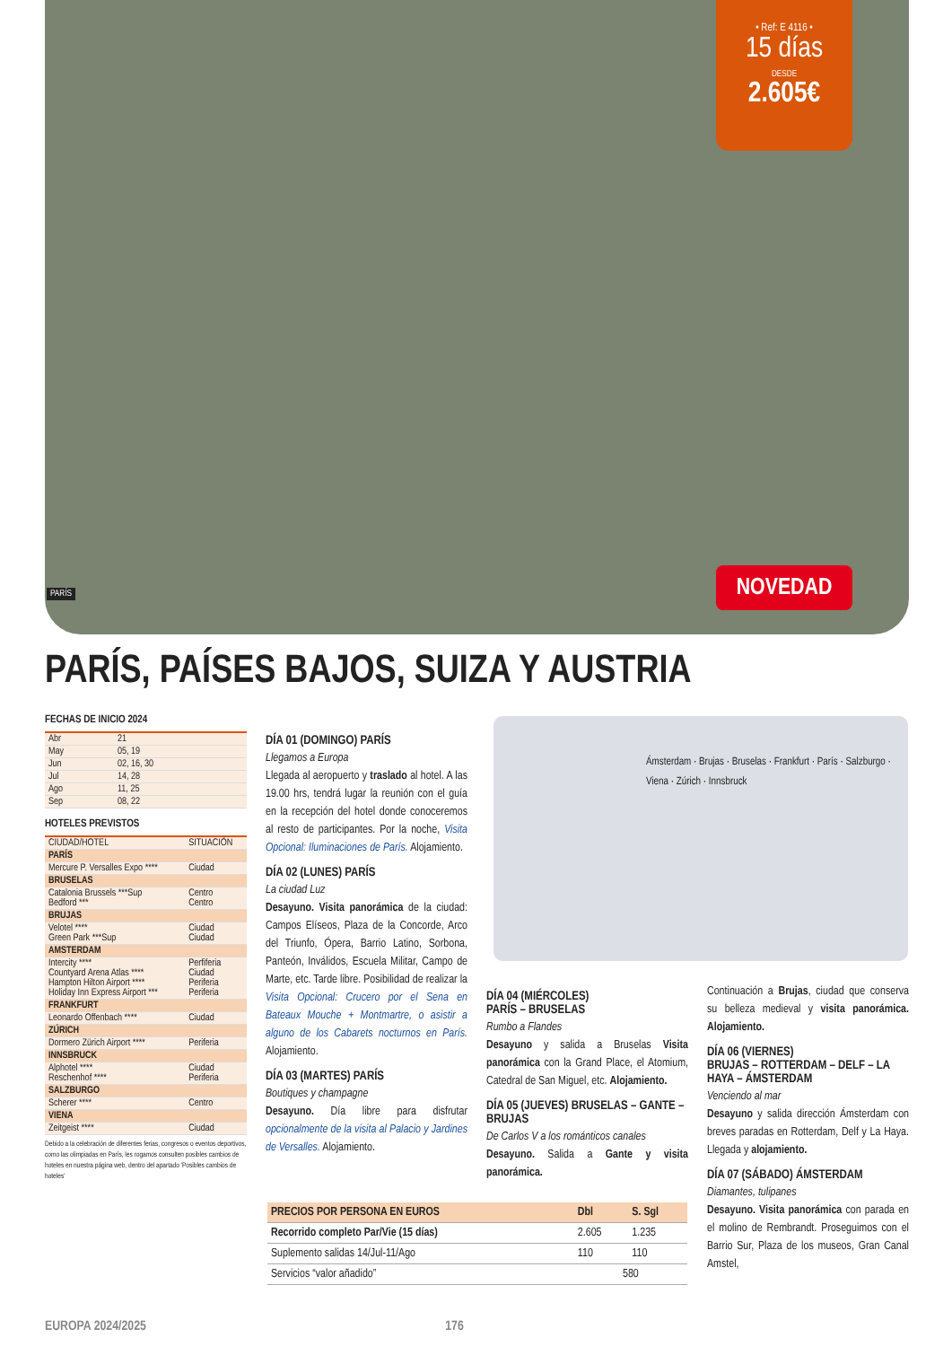• Ref: E 4116 •
15 días
DESDE
2.605€
PARÍS NOVEDAD
PARÍS, PAÍSES BAJOS, SUIZA Y AUSTRIA
FECHAS DE INICIO 2024
| Abr | 21 |
| May | 05, 19 |
| Jun | 02, 16, 30 |
| Jul | 14, 28 |
| Ago | 11, 25 |
| Sep | 08, 22 |
HOTELES PREVISTOS
| CIUDAD/HOTEL | SITUACIÓN |
| PARÍS | |
| Mercure P. Versalles Expo **** | Ciudad |
| BRUSELAS | |
| Catalonia Brussels ***Sup Bedford *** | Centro Centro |
| BRUJAS | |
| Velotel **** Green Park ***Sup | Ciudad Ciudad |
| AMSTERDAM | |
| Intercity **** Countyard Arena Atlas **** Hampton Hilton Airport **** Holiday Inn Express Airport *** | Perfiferia Ciudad Periferia Periferia |
| FRANKFURT | |
| Leonardo Offenbach **** | Ciudad |
| ZÚRICH | |
| Dormero Zürich Airport **** | Periferia |
| INNSBRUCK | |
| Alphotel **** Reschenhof **** | Ciudad Periferia |
| SALZBURGO | |
| Scherer **** | Centro |
| VIENA | |
| Zeitgeist **** | Ciudad |
Debido a la celebración de diferentes ferias, congresos o eventos deportivos, como las olimpiadas en París, les rogamos consulten posibles cambios de hoteles en nuestra página web, dentro del apartado 'Posibles cambios de hoteles'
DÍA 01 (DOMINGO) PARÍS
Llegamos a Europa
Llegada al aeropuerto y traslado al hotel. A las 19.00 hrs, tendrá lugar la reunión con el guía en la recepción del hotel donde conoceremos al resto de participantes. Por la noche, Visita Opcional: Iluminaciones de París. Alojamiento.
DÍA 02 (LUNES) PARÍS
La ciudad Luz
Desayuno. Visita panorámica de la ciudad: Campos Elíseos, Plaza de la Concorde, Arco del Triunfo, Ópera, Barrio Latino, Sorbona, Panteón, Inválidos, Escuela Militar, Campo de Marte, etc. Tarde libre. Posibilidad de realizar la Visita Opcional: Crucero por el Sena en Bateaux Mouche + Montmartre, o asistir a alguno de los Cabarets nocturnos en París. Alojamiento.
DÍA 03 (MARTES) PARÍS
Boutiques y champagne
Desayuno. Día libre para disfrutar opcionalmente de la visita al Palacio y Jardines de Versalles. Alojamiento.
Ámsterdam · Brujas · Bruselas · Frankfurt · París · Salzburgo · Viena · Zúrich · Innsbruck
DÍA 04 (MIÉRCOLES)
PARÍS – BRUSELAS
Rumbo a Flandes
Desayuno y salida a Bruselas Visita panorámica con la Grand Place, el Atomium, Catedral de San Miguel, etc. Alojamiento.
DÍA 05 (JUEVES) BRUSELAS – GANTE – BRUJAS
De Carlos V a los románticos canales
Desayuno. Salida a Gante y visita panorámica.
Continuación a Brujas, ciudad que conserva su belleza medieval y visita panorámica. Alojamiento.
DÍA 06 (VIERNES)
BRUJAS – ROTTERDAM – DELF – LA HAYA – ÁMSTERDAM
Venciendo al mar
Desayuno y salida dirección Ámsterdam con breves paradas en Rotterdam, Delf y La Haya. Llegada y alojamiento.
DÍA 07 (SÁBADO) ÁMSTERDAM
Diamantes, tulipanes
Desayuno. Visita panorámica con parada en el molino de Rembrandt. Proseguimos con el Barrio Sur, Plaza de los museos, Gran Canal Amstel,
| PRECIOS POR PERSONA EN EUROS | Dbl | S. Sgl |
| --- | --- | --- |
| Recorrido completo Par/Vie (15 días) | 2.605 | 1.235 |
| Suplemento salidas 14/Jul-11/Ago | 110 | 110 |
| Servicios “valor añadido” | 580 | |
EUROPA 2024/2025 176